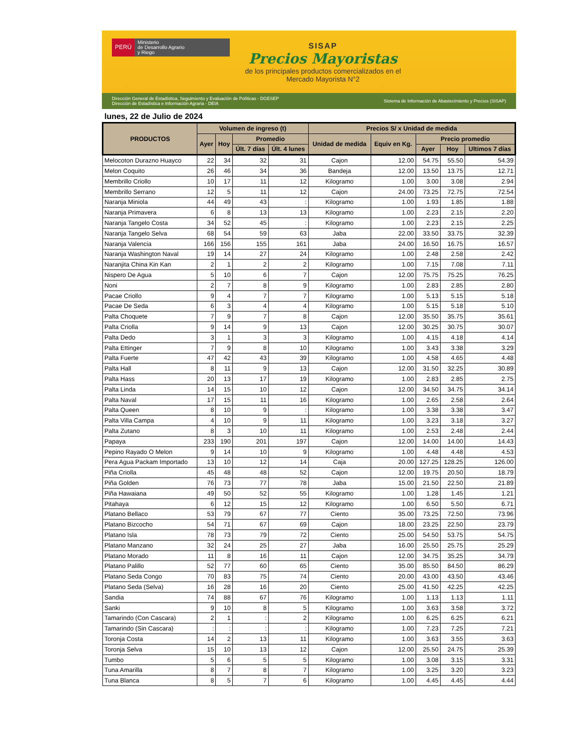PERÚ
Ministerio
de Desarrollo Agrario
y Riego
SISAP
Precios Mayoristas
de los principales productos comercializados en el
Mercado Mayorista N°2
Dirección General de Estadística, Seguimiento y Evaluación de Políticas - DGESEP
Dirección de Estadística e Información Agraria - DEIA
Sistema de Información de Abastecimiento y Precios (SISAP)
lunes, 22 de Julio de 2024
| PRODUCTOS | Volumen de ingreso (t) | | | | Precios S/ x Unidad de medida | | | | |
| --- | --- | --- | --- | --- | --- | --- | --- | --- | --- |
| | Ayer | Hoy | Promedio | | Unidad de medida | Equiv en Kg. | Precio promedio | | |
| | | | Últ. 7 días | Últ. 4 lunes | | | Ayer | Hoy | Ultimos 7 días |
| Melocoton Durazno Huayco | 22 | 34 | 32 | 31 | Cajon | 12.00 | 54.75 | 55.50 | 54.39 |
| Melon Coquito | 26 | 46 | 34 | 36 | Bandeja | 12.00 | 13.50 | 13.75 | 12.71 |
| Membrillo Criollo | 10 | 17 | 11 | 12 | Kilogramo | 1.00 | 3.00 | 3.08 | 2.94 |
| Membrillo Serrano | 12 | 5 | 11 | 12 | Cajon | 24.00 | 73.25 | 72.75 | 72.54 |
| Naranja Miniola | 44 | 49 | 43 | : | Kilogramo | 1.00 | 1.93 | 1.85 | 1.88 |
| Naranja Primavera | 6 | 8 | 13 | 13 | Kilogramo | 1.00 | 2.23 | 2.15 | 2.20 |
| Naranja Tangelo Costa | 34 | 52 | 45 | : | Kilogramo | 1.00 | 2.23 | 2.15 | 2.25 |
| Naranja Tangelo Selva | 68 | 54 | 59 | 63 | Jaba | 22.00 | 33.50 | 33.75 | 32.39 |
| Naranja Valencia | 166 | 156 | 155 | 161 | Jaba | 24.00 | 16.50 | 16.75 | 16.57 |
| Naranja Washington Naval | 19 | 14 | 27 | 24 | Kilogramo | 1.00 | 2.48 | 2.58 | 2.42 |
| Naranjita China Kin Kan | 2 | 1 | 2 | 2 | Kilogramo | 1.00 | 7.15 | 7.08 | 7.11 |
| Nispero De Agua | 5 | 10 | 6 | 7 | Cajon | 12.00 | 75.75 | 75.25 | 76.25 |
| Noni | 2 | 7 | 8 | 9 | Kilogramo | 1.00 | 2.83 | 2.85 | 2.80 |
| Pacae Criollo | 9 | 4 | 7 | 7 | Kilogramo | 1.00 | 5.13 | 5.15 | 5.18 |
| Pacae De Seda | 6 | 3 | 4 | 4 | Kilogramo | 1.00 | 5.15 | 5.18 | 5.10 |
| Palta Choquete | 7 | 9 | 7 | 8 | Cajon | 12.00 | 35.50 | 35.75 | 35.61 |
| Palta Criolla | 9 | 14 | 9 | 13 | Cajon | 12.00 | 30.25 | 30.75 | 30.07 |
| Palta Dedo | 3 | 1 | 3 | 3 | Kilogramo | 1.00 | 4.15 | 4.18 | 4.14 |
| Palta Ettinger | 7 | 9 | 8 | 10 | Kilogramo | 1.00 | 3.43 | 3.38 | 3.29 |
| Palta Fuerte | 47 | 42 | 43 | 39 | Kilogramo | 1.00 | 4.58 | 4.65 | 4.48 |
| Palta Hall | 8 | 11 | 9 | 13 | Cajon | 12.00 | 31.50 | 32.25 | 30.89 |
| Palta Hass | 20 | 13 | 17 | 19 | Kilogramo | 1.00 | 2.83 | 2.85 | 2.75 |
| Palta Linda | 14 | 15 | 10 | 12 | Cajon | 12.00 | 34.50 | 34.75 | 34.14 |
| Palta Naval | 17 | 15 | 11 | 16 | Kilogramo | 1.00 | 2.65 | 2.58 | 2.64 |
| Palta Queen | 8 | 10 | 9 | : | Kilogramo | 1.00 | 3.38 | 3.38 | 3.47 |
| Palta Villa Campa | 4 | 10 | 9 | 11 | Kilogramo | 1.00 | 3.23 | 3.18 | 3.27 |
| Palta Zutano | 8 | 3 | 10 | 11 | Kilogramo | 1.00 | 2.53 | 2.48 | 2.44 |
| Papaya | 233 | 190 | 201 | 197 | Cajon | 12.00 | 14.00 | 14.00 | 14.43 |
| Pepino Rayado O Melon | 9 | 14 | 10 | 9 | Kilogramo | 1.00 | 4.48 | 4.48 | 4.53 |
| Pera Agua Packam Importado | 13 | 10 | 12 | 14 | Caja | 20.00 | 127.25 | 128.25 | 126.00 |
| Piña Criolla | 45 | 48 | 48 | 52 | Cajon | 12.00 | 19.75 | 20.50 | 18.79 |
| Piña Golden | 76 | 73 | 77 | 78 | Jaba | 15.00 | 21.50 | 22.50 | 21.89 |
| Piña Hawaiana | 49 | 50 | 52 | 55 | Kilogramo | 1.00 | 1.28 | 1.45 | 1.21 |
| Pitahaya | 6 | 12 | 15 | 12 | Kilogramo | 1.00 | 6.50 | 5.50 | 6.71 |
| Platano Bellaco | 53 | 79 | 67 | 77 | Ciento | 35.00 | 73.25 | 72.50 | 73.96 |
| Platano Bizcocho | 54 | 71 | 67 | 69 | Cajon | 18.00 | 23.25 | 22.50 | 23.79 |
| Platano Isla | 78 | 73 | 79 | 72 | Ciento | 25.00 | 54.50 | 53.75 | 54.75 |
| Platano Manzano | 32 | 24 | 25 | 27 | Jaba | 16.00 | 25.50 | 25.75 | 25.29 |
| Platano Morado | 11 | 8 | 16 | 11 | Cajon | 12.00 | 34.75 | 35.25 | 34.79 |
| Platano Palillo | 52 | 77 | 60 | 65 | Ciento | 35.00 | 85.50 | 84.50 | 86.29 |
| Platano Seda Congo | 70 | 83 | 75 | 74 | Ciento | 20.00 | 43.00 | 43.50 | 43.46 |
| Platano Seda (Selva) | 16 | 28 | 16 | 20 | Ciento | 25.00 | 41.50 | 42.25 | 42.25 |
| Sandia | 74 | 88 | 67 | 76 | Kilogramo | 1.00 | 1.13 | 1.13 | 1.11 |
| Sanki | 9 | 10 | 8 | 5 | Kilogramo | 1.00 | 3.63 | 3.58 | 3.72 |
| Tamarindo (Con Cascara) | 2 | 1 | : | 2 | Kilogramo | 1.00 | 6.25 | 6.25 | 6.21 |
| Tamarindo (Sin Cascara) | : | : | : | : | Kilogramo | 1.00 | 7.23 | 7.25 | 7.21 |
| Toronja Costa | 14 | 2 | 13 | 11 | Kilogramo | 1.00 | 3.63 | 3.55 | 3.63 |
| Toronja Selva | 15 | 10 | 13 | 12 | Cajon | 12.00 | 25.50 | 24.75 | 25.39 |
| Tumbo | 5 | 6 | 5 | 5 | Kilogramo | 1.00 | 3.08 | 3.15 | 3.31 |
| Tuna Amarilla | 8 | 7 | 8 | 7 | Kilogramo | 1.00 | 3.25 | 3.20 | 3.23 |
| Tuna Blanca | 8 | 5 | 7 | 6 | Kilogramo | 1.00 | 4.45 | 4.45 | 4.44 |